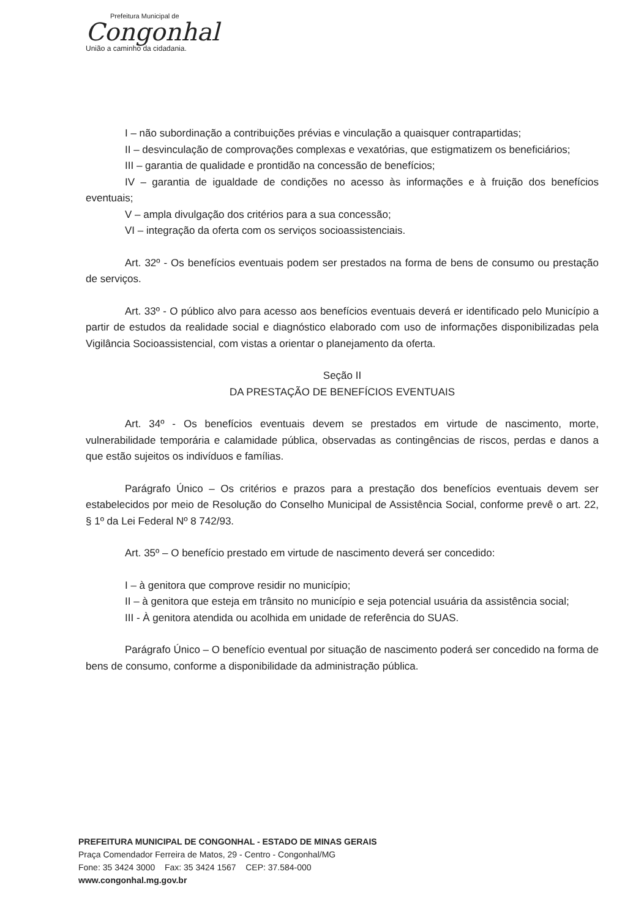Prefeitura Municipal de
Congonhal
União a caminho da cidadania.
I – não subordinação a contribuições prévias e vinculação a quaisquer contrapartidas;
II – desvinculação de comprovações complexas e vexatórias, que estigmatizem os beneficiários;
III – garantia de qualidade e prontidão na concessão de benefícios;
IV – garantia de igualdade de condições no acesso às informações e à fruição dos benefícios eventuais;
V – ampla divulgação dos critérios para a sua concessão;
VI – integração da oferta com os serviços socioassistenciais.
Art. 32º - Os benefícios eventuais podem ser prestados na forma de bens de consumo ou prestação de serviços.
Art. 33º - O público alvo para acesso aos benefícios eventuais deverá er identificado pelo Município a partir de estudos da realidade social e diagnóstico elaborado com uso de informações disponibilizadas pela Vigilância Socioassistencial, com vistas a orientar o planejamento da oferta.
Seção II
DA PRESTAÇÃO DE BENEFÍCIOS EVENTUAIS
Art. 34º - Os benefícios eventuais devem se prestados em virtude de nascimento, morte, vulnerabilidade temporária e calamidade pública, observadas as contingências de riscos, perdas e danos a que estão sujeitos os indivíduos e famílias.
Parágrafo Único – Os critérios e prazos para a prestação dos benefícios eventuais devem ser estabelecidos por meio de Resolução do Conselho Municipal de Assistência Social, conforme prevê o art. 22, § 1º da Lei Federal Nº 8 742/93.
Art. 35º – O benefício prestado em virtude de nascimento deverá ser concedido:
I – à genitora que comprove residir no município;
II – à genitora que esteja em trânsito no município e seja potencial usuária da assistência social;
III - À genitora atendida ou acolhida em unidade de referência do SUAS.
Parágrafo Único – O benefício eventual por situação de nascimento poderá ser concedido na forma de bens de consumo, conforme a disponibilidade da administração pública.
PREFEITURA MUNICIPAL DE CONGONHAL - ESTADO DE MINAS GERAIS
Praça Comendador Ferreira de Matos, 29 - Centro - Congonhal/MG
Fone: 35 3424 3000 Fax: 35 3424 1567 CEP: 37.584-000
www.congonhal.mg.gov.br